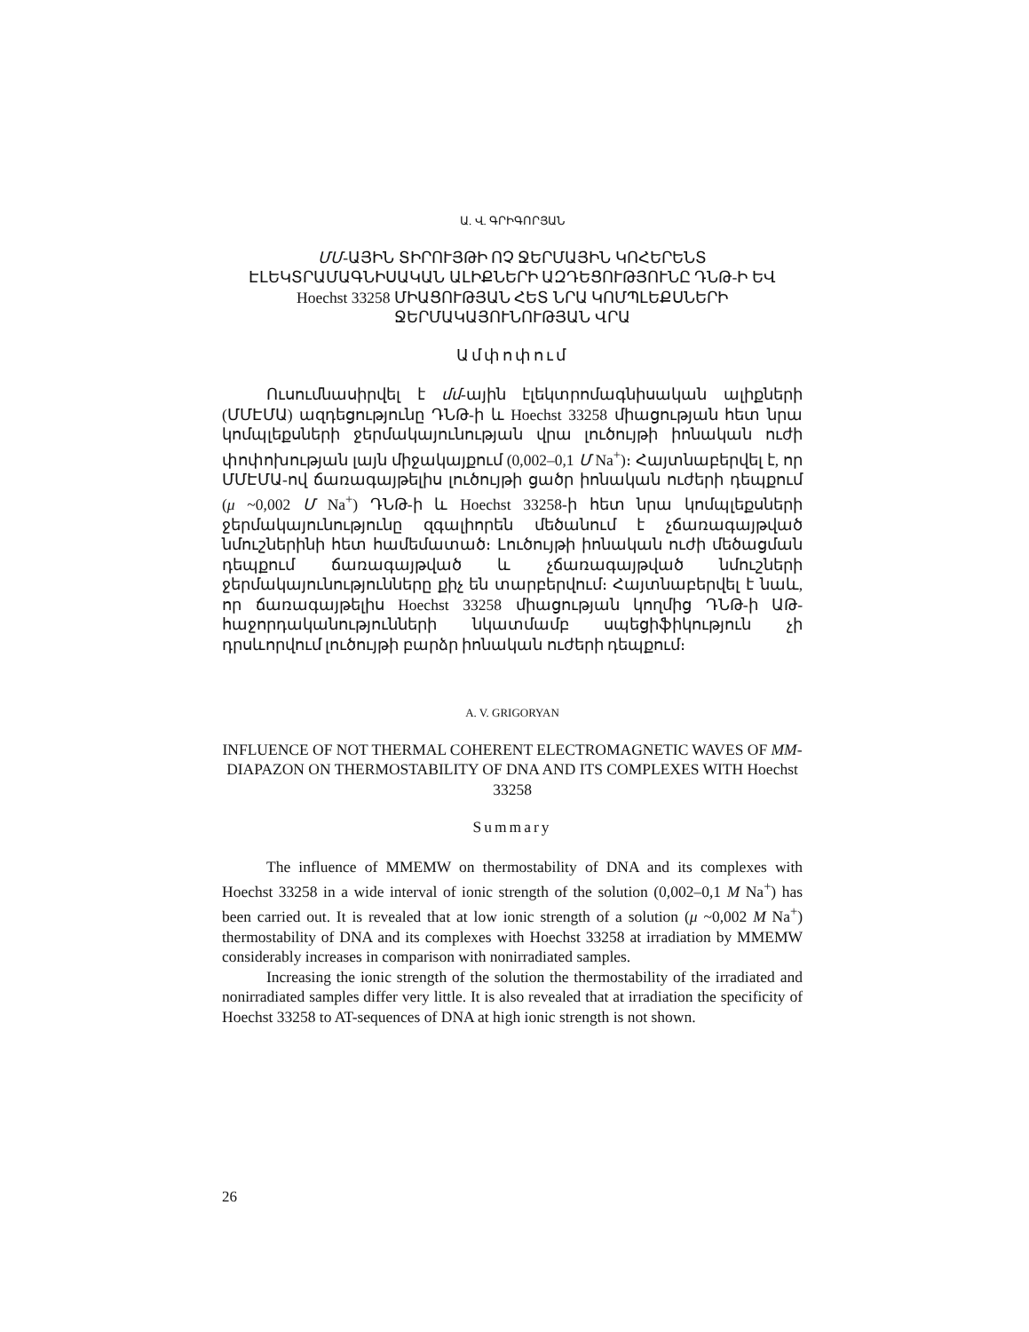Ա. Վ. ԳՐԻԳՈՐՅԱՆ
ՄՄ-ԱՅԻՆ ՏԻՐՈՒՅԹԻ ՈՉ ՋԵՐՄԱՅԻՆ ԿՈՀԵՐԵՆՏ ԷԼԵԿՏՐԱՄԱԳՆԻՍԱԿԱՆ ԱԼԻՔՆԵՐԻ ԱԶԴԵՑՈՒԹՅՈՒՆԸ ԴՆԹ-Ի ԵՎ Hoechst 33258 ՄԻԱՑՈՒԹՅԱՆ ՀԵՏ ՆՐԱ ԿՈՄՊԼԵՔՍՆԵՐԻ ՋԵՐՄԱԿԱՅՈՒՆՈՒԹՅԱՆ ՎՐԱ
Ամփոփում
Ուսումնասիրվել է մմ-ային էլեկտրոմագնիսական ալիքների (ՄՄԷՄԱ) ազդեցությունը ԴՆԹ-ի և Hoechst 33258 միացության հետ նրա կոմպլեքսների ջերմակայունության վրա լուծույթի իոնական ուժի փոփոխության լայն միջակայքում (0,002–0,1 Մ Na<sup>+</sup>)։ Հայտնաբերվել է, որ ՄՄԷՄԱ-ով ճառագայթելիս լուծույթի ցածր իոնական ուժերի դեպքում (μ ~0,002 Մ Na<sup>+</sup>) ԴՆԹ-ի և Hoechst 33258-ի հետ նրա կոմպլեքսների ջերմակայունությունը զգալիորեն մեծանում է չճառագայթված նմուշներինի հետ համեմատած։ Լուծույթի իոնական ուժի մեծացման դեպքում ճառագայթված և չճառագայթված նմուշների ջերմակայունությունները քիչ են տարբերվում։ Հայտնաբերվել է նաև, որ ճառագայթելիս Hoechst 33258 միացության կողմից ԴՆԹ-ի ԱԹ-հաջորդականությունների նկատմամբ սպեցիֆիկություն չի դրսևորվում լուծույթի բարձր իոնական ուժերի դեպքում։
A. V. GRIGORYAN
INFLUENCE OF NOT THERMAL COHERENT ELECTROMAGNETIC WAVES OF MM-DIAPAZON ON THERMOSTABILITY OF DNA AND ITS COMPLEXES WITH Hoechst 33258
Summary
The influence of MMEMW on thermostability of DNA and its complexes with Hoechst 33258 in a wide interval of ionic strength of the solution (0,002–0,1 M Na<sup>+</sup>) has been carried out. It is revealed that at low ionic strength of a solution (μ ~0,002 M Na<sup>+</sup>) thermostability of DNA and its complexes with Hoechst 33258 at irradiation by MMEMW considerably increases in comparison with nonirradiated samples.
Increasing the ionic strength of the solution the thermostability of the irradiated and nonirradiated samples differ very little. It is also revealed that at irradiation the specificity of Hoechst 33258 to AT-sequences of DNA at high ionic strength is not shown.
26